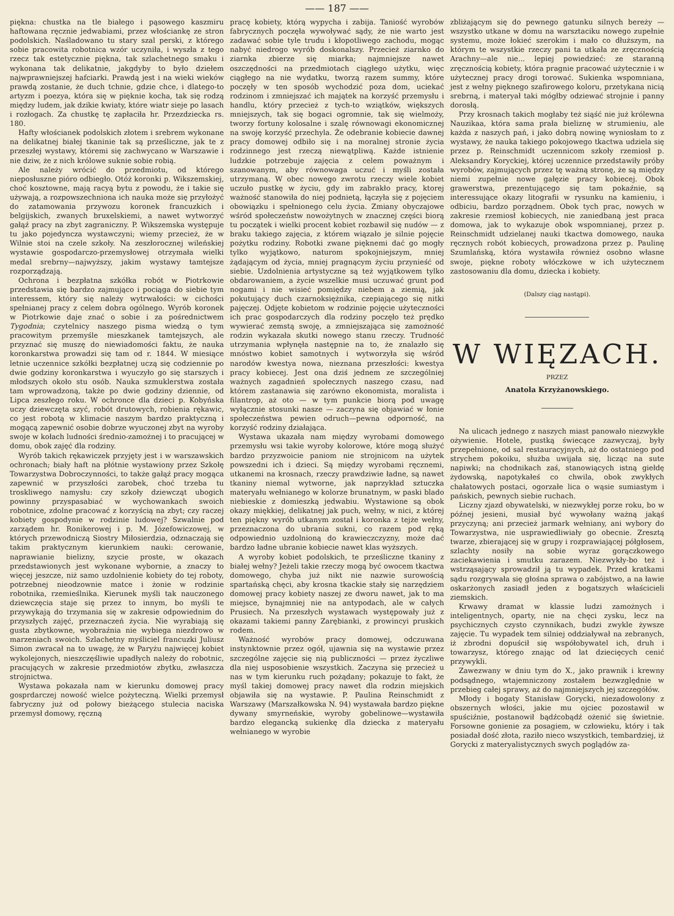—— 187 ——
piękna: chustka na tle białego i pąsowego kaszmiru haftowana ręcznie jedwabiami, przez włościankę ze stron podolskich. Naśladowano tu stary szal perski, z którego sobie pracowita robotnica wzór uczyniła, i wyszła z tego rzecz tak estetycznie piękna, tak szlachetnego smaku i wykonana tak delikatnie, jakgdyby to było dziełem najwprawniejszej hafciarki. Prawdą jest i na wieki wieków prawdą zostanie, że duch tchnie, gdzie chce, i dlatego-to artyzm i poezya, która się w pięknie kocha, tak się rodzą między ludem, jak dzikie kwiaty, które wiatr sieje po lasach i rozłogach. Za chustkę tę zapłaciła hr. Przezdziecka rs. 180.
Hafty włościanek podolskich złotem i srebrem wykonane na delikatnej białej tkaninie tak są prześliczne, jak te z przeszłej wystawy, któremi się zachwycano w Warszawie i nie dziw, że z nich królowe suknie sobie robią.
Ale należy wrócić do przedmiotu, od którego nieposłuszne pióro odbiegło. Otóż koronki p. Wikszemskiej, choć kosztowne, mają racyą bytu z powodu, że i takie się używają, a rozpowszechniona ich nauka może się przyłożyć do zatamowania przywozu koronek francuzkich i belgijskich, zwanych bruxelskiemi, a nawet wytworzyć gałąź pracy na zbyt zagraniczny. P. Wikszemska występuje tu jako pojedyncza wystawczyni; wiemy przecież, że w Wilnie stoi na czele szkoły. Na zeszłorocznej wileńskiej wystawie gospodarczo-przemysłowej otrzymała wielki medal srebrny—najwyższy, jakim wystawy tamtejsze rozporządzają.
Ochrona i bezpłatna szkółka robót w Piotrkowie przedstawia się bardzo zajmująco i pociąga do siebie tym interessem, który się należy wytrwałości: w cichości spełnianej pracy z celem dobra ogólnego. Wyrób koronek w Piotrkowie daje znać o sobie i za pośrednictwem Tygodnia; czytelnicy naszego pisma wiedzą o tym pracowitym przemyśle mieszkanek tamtejszych, ale przyznać się muszę do niewiadomości faktu, że nauka koronkarstwa prowadzi się tam od r. 1844. W miesiące letnie uczennice szkółki bezpłatnej uczą się codziennie po dwie godziny koronkarstwa i wyuczyło go się starszych i młodszych około stu osób. Nauka szmuklerstwa została tam wprowadzoną, także po dwie godziny dziennie, od Lipca zeszłego roku. W ochronce dla dzieci p. Kobyńska uczy dziewczęta szyć, robót drutowych, robienia rękawic, co jest robotą w klimacie naszym bardzo praktyczną i mogącą zapewnić osobie dobrze wyuczonej zbyt na wyroby swoje w kołach ludności średnio-zamożnej i to pracującej w domu, obok zajęć dla rodziny.
Wyrób takich rękawiczek przyjęty jest i w warszawskich ochronach; biały haft na płótnie wystawiony przez Szkołę Towarzystwa Dobroczynności, to także gałąź pracy mogąca zapewnić w przyszłości zarobek, choć trzeba tu troskliwego namysłu: czy szkoły dziewcząt ubogich powinny przyspasabiać w wychowankach swoich robotnice, zdolne pracować z korzyścią na zbyt; czy raczej kobiety gospodynie w rodzinie ludowej? Szwalnie pod zarządem hr. Ronikerowej i p. M. Józefowiczowej, w których przewodniczą Siostry Miłosierdzia, odznaczają się takim praktycznym kierunkiem nauki: cerowanie, naprawianie bielizny, szycie proste, w okazach przedstawionych jest wykonane wybornie, a znaczy to więcej jeszcze, niż samo uzdolnienie kobiety do tej roboty, potrzebnej nieodzownie matce i żonie w rodzinie robotnika, rzemieślnika. Kierunek myśli tak nauczonego dziewczęcia staje się przez to innym, bo myśli te przywykają do trzymania się w zakresie odpowiednim do przyszłych zajęć, przeznaczeń życia. Nie wyrabiają się gusta zbytkowne, wyobraźnia nie wybiega niezdrowo w marzeniach swoich. Szlachetny myśliciel francuzki Juliusz Simon zwracał na to uwagę, że w Paryżu najwięcej kobiet wykolejonych, nieszczęśliwie upadłych należy do robotnic, pracujących w zakresie przedmiotów zbytku, zwłaszcza strojnictwa.
Wystawa pokazała nam w kierunku domowej pracy gosprdarczej nowość wielce pożyteczną. Wielki przemysł fabryczny już od połowy bieżącego stulecia naciska przemysł domowy, ręczną
pracę kobiety, którą wypycha i zabija. Taniość wyrobów fabrycznych poczęła wywoływać sądy, że nie warto jest zadawać sobie tyle trudu i kłopotliwego zachodu, mogąc nabyć niedrogo wyrób doskonalszy. Przecież ziarnko do ziarnka zbierze się miarka; najmniejsze nawet oszczędności na przedmiotach ciągłego użytku, więc ciągłego na nie wydatku, tworzą razem summy, które poczęły w ten sposób wychodzić poza dom, uciekać rodzinom i zmniejszać ich majątek na korzyść przemysłu i handlu, który przecież z tych-to wziątków, większych mniejszych, tak się bogaci ogromnie, tak się wielmoży, tworzy fortuny kolosalne i szalę równowagi ekonomicznej na swoję korzyść przechyla. Że odebranie kobiecie dawnej pracy domowej odbiło się i na moralnej stronie życia rodzinnego jest rzeczą niewątpliwą. Każde istnienie ludzkie potrzebuje zajęcia z celem poważnym i szanowanym, aby równowaga uczuć i myśli została utrzymaną. W obec nowego zwrotu rzeczy wiele kobiet uczuło pustkę w życiu, gdy im zabrakło pracy, ktorej ważność stanowiła do niej podnietą, łączyła się z pojęciem obowiązku i spełnionego celu życia. Zmiany obyczajowe wśród społeczeństw nowożytnych w znacznej części biorą tu początek i wielki procent kobiet rozbawił się nudów — z braku takiego zajęcia, z którem wiązało je silnie pojęcie pożytku rodziny. Robotki zwane pięknemi dać go mogły tylko wyjątkowo, naturom spokojniejszym, mniej żądającym od życia, mniej pragnącym życiu przynieść od siebie. Uzdolnienia artystyczne są też wyjątkowem tylko obdarowaniem, a życie wszelkie musi uczuwać grunt pod nogami i nie wisieć pomiędzy niebem a ziemią, jak pokutujący duch czarnoksiężnika, czepiającego się nitki pajęczej. Odjęte kobietom w rodzinie pojęcie użyteczności ich prac gospodarczych dla rodziny poczęło też prędko wywierać zemstą swoję, a zmniejszająca się zamożność rodzin wykazała skutki nowego stanu rzeczy. Trudność utrzymania wpłynęła następnie na to, że znalazło się mnóstwo kobiet samotnych i wytworzyła się wśród narodów kwestya nowa, nieznana przeszłości: kwestya pracy kobiecej. Jest ona dziś jednem ze szczególniej ważnych zagadnień społecznych naszego czasu, nad którem zastanawia się zarówno ekonomista, moralista i filantrop, aż oto — w tym punkcie biorą pod uwagę wyłącznie stosunki nasze — zaczyna się objawiać w łonie społeczeństwa pewien odruch—pewna odporność, na korzyść rodziny działająca.
Wystawa ukazała nam między wyrobami domowego przemysłu wsi takie wyroby kolorowe, które mogą służyć bardzo przyzwoicie paniom nie strojnicom na użytek powszedni ich i dzieci. Są między wyrobami ręcznemi, utkanemi na krosnach, rzeczy prawdziwie ładne, są nawet tkaniny niemal wytworne, jak naprzykład sztuczka materyału wełnianego w kolorze brunatnym, w paski blado niebieskie z domieszką jedwabiu. Wystawione są obok okazy miękkiej, delikatnej jak puch, wełny, w nici, z której ten piękny wyrób utkanym został i koronka z tejże wełny, przeznaczona do ubrania sukni, co razem pod ręką odpowiednio uzdolnioną do krawieczczyzny, może dać bardzo ładne ubranie kobiecie nawet klas wyższych.
A wyroby kobiet podolskich, te prześliczne tkaniny z białej wełny? Jeżeli takie rzeczy mogą być owocem tkactwa domowego, chyba już nikt nie nazwie surowością spartańską chęci, aby krosna tkackie stały się narzędziem domowej pracy kobiety naszej ze dworu nawet, jak to ma miejsce, bynajmniej nie na antypodach, ale w całych Prusiech. Na przeszłych wystawach występowały już z okazami takiemi panny Zarębianki, z prowincyi pruskich rodem.
Ważność wyrobów pracy domowej, odczuwana instynktownie przez ogół, ujawnia się na wystawie przez szczególne zajęcie się nią publiczności — przez życzliwe dla niej usposobienie wszystkich. Zaczyna się przecież u nas w tym kierunku ruch pożądany; pokazuje to fakt, że myśl takiej domowej pracy nawet dla rodzin miejskich objawiła się na wystawie. P. Paulina Reinschmidt z Warszawy (Marszałkowska N. 94) wystawała bardzo piękne dywany smyrneńskie, wyroby gobelinowe—wystawiła bardzo elegancką sukienkę dla dziecka z materyału wełnianego w wyrobie
zbliżającym się do pewnego gatunku silnych bereży — wszystko utkane w domu na warsztaciku nowego zupełnie systemu, może łokieć szerokim i mało co dłuższym, na którym te wszystkie rzeczy pani ta utkała ze zręcznością Arachny—ale nie... lepiej powiedzieć: ze staranną zręcznością kobiety, która pragnie pracować użytecznie i w użytecznej pracy drogi torować. Sukienka wspomniana, jest z wełny pięknego szafirowego koloru, przetykana nicią srebrną, i materyał taki mógłby odziewać strojnie i panny dorosłą.
Przy krosnach takich mogłaby też siąść nie już królewna Nauzikaa, która sama prała bieliznę w strumieniu, ale każda z naszych pań, i jako dobrą nowinę wyniosłam to z wystawy, że nauka takiego pokojowego tkactwa udziela się przez p. Reinschmidt uczennicom szkoły rzemiosł p. Aleksandry Koryckiej, której uczennice przedstawiły próby wyrobów, zajmujących przez tę ważną stronę, że są między niemi zupełnie nowe gałęzie pracy kobiecej. Obok grawerstwa, prezentującego się tam pokaźnie, są interessujące okazy litografii w rysunku na kamieniu, i odbiciu, bardzo porządnem. Obok tych prac, nowych w zakresie rzemiosł kobiecych, nie zaniedbaną jest praca domowa, jak to wykazuje obok wspomnianej, przez p. Reinschmidt udzielanej nauki tkactwa domowego, nauka ręcznych robót kobiecych, prowadzona przez p. Paulinę Szumlańską, która wystawiła również osobno własne swoje, piękne roboty włóczkowe w ich użytecznem zastosowaniu dla domu, dziecka i kobiety.
(Dalszy ciąg nastąpi).
W WIĘZACH.
PRZEZ
Anatola Krzyżanowskiego.
Na ulicach jednego z naszych miast panowało niezwykłe ożywienie. Hotele, pustką świecące zazwyczaj, były przepełnione, od sal restauracyjnych, aż do ostatniego pod strychem pokoiku, służba uwijała się, licząc na sute napiwki; na chodnikach zaś, stanowiących istną giełdę żydowską, napotykałeś co chwila, obok zwykłych chałatowych postaci, ogorzałe lica o wąsie sumiastym i pańskich, pewnych siebie ruchach.
Liczny zjazd obywatelski, w niezwykłej porze roku, bo w późnej jesieni, musiał być wywołany ważną jakąś przyczyną; ani przecież jarmark wełniany, ani wybory do Towarzystwa, nie usprawiedliwiały go obecnie. Zresztą twarze, zbierającej się w grupy i rozprawiającej półgłosem, szlachty nosiły na sobie wyraz gorączkowego zaciekawienia i smutku zarazem. Niezwykły-bo też i wstrząsający sprowadził ją tu wypadek. Przed kratkami sądu rozgrywała się głośna sprawa o zabójstwo, a na ławie oskarżonych zasiadł jeden z bogatszych właścicieli ziemskich.
Krwawy dramat w klassie ludzi zamożnych i inteligentnych, oparty, nie na chęci zysku, lecz na psychicznych czysto czynnikach, budzi zwykle żywsze zajęcie. Tu wypadek tem silniej oddziaływał na zebranych, iż zbrodni dopuścił się współobywatel ich, druh i towarzysz, którego znając od lat dziecięcych cenić przywykli.
Zawezwany w dniu tym do X., jako prawnik i krewny podsądnego, wtajemniczony zostałem bezwzględnie w przebieg całej sprawy, aż do najmniejszych jej szczegółów.
Młody i bogaty Stanisław Gorycki, niezadowolony z obszernych włości, jakie mu ojciec pozostawił w spuściźnie, postanowił bądźcobądź ożenić się świetnie. Forsowne gonienie za posagiem, w człowieku, który i tak posiadał dość złota, raziło nieco wszystkich, tembardziej, iż Gorycki z materyalistycznych swych poglądów za-